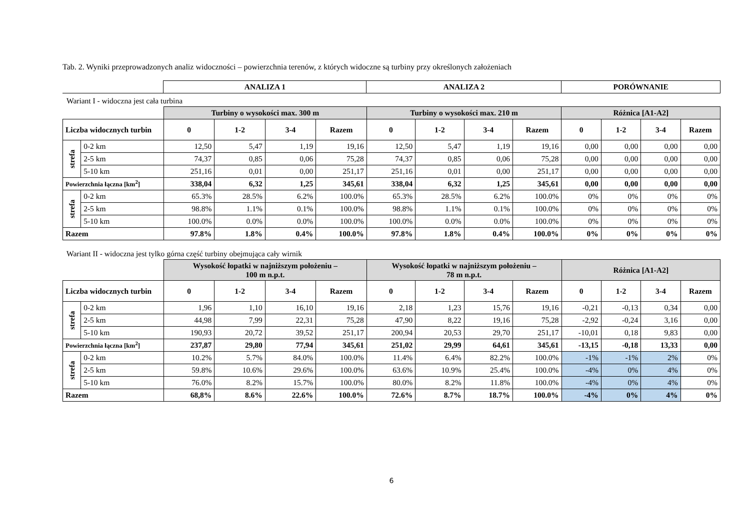Tab. 2. Wyniki przeprowadzonych analiz widoczności – powierzchnia terenów, z których widoczne są turbiny przy określonych założeniach
| | ANALIZA 1 | ANALIZA 2 | PORÓWNANIE |
Wariant I - widoczna jest cała turbina
| | | Turbiny o wysokości max. 300 m | | | | Turbiny o wysokości max. 210 m | | | | Różnica [A1-A2] | | | |
| Liczba widocznych turbin | | 0 | 1-2 | 3-4 | Razem | 0 | 1-2 | 3-4 | Razem | 0 | 1-2 | 3-4 | Razem |
| strefa | 0-2 km | 12,50 | 5,47 | 1,19 | 19,16 | 12,50 | 5,47 | 1,19 | 19,16 | 0,00 | 0,00 | 0,00 | 0,00 |
| | 2-5 km | 74,37 | 0,85 | 0,06 | 75,28 | 74,37 | 0,85 | 0,06 | 75,28 | 0,00 | 0,00 | 0,00 | 0,00 |
| | 5-10 km | 251,16 | 0,01 | 0,00 | 251,17 | 251,16 | 0,01 | 0,00 | 251,17 | 0,00 | 0,00 | 0,00 | 0,00 |
| Powierzchnia łączna [km<sup>2</sup>] | | 338,04 | 6,32 | 1,25 | 345,61 | 338,04 | 6,32 | 1,25 | 345,61 | 0,00 | 0,00 | 0,00 | 0,00 |
| strefa | 0-2 km | 65.3% | 28.5% | 6.2% | 100.0% | 65.3% | 28.5% | 6.2% | 100.0% | 0% | 0% | 0% | 0% |
| | 2-5 km | 98.8% | 1.1% | 0.1% | 100.0% | 98.8% | 1.1% | 0.1% | 100.0% | 0% | 0% | 0% | 0% |
| | 5-10 km | 100.0% | 0.0% | 0.0% | 100.0% | 100.0% | 0.0% | 0.0% | 100.0% | 0% | 0% | 0% | 0% |
| Razem | | 97.8% | 1.8% | 0.4% | 100.0% | 97.8% | 1.8% | 0.4% | 100.0% | 0% | 0% | 0% | 0% |
Wariant II - widoczna jest tylko górna część turbiny obejmująca cały wirnik
| | | Wysokość łopatki w najniższym położeniu – 100 m n.p.t. | | | | Wysokość łopatki w najniższym położeniu – 78 m n.p.t. | | | | Różnica [A1-A2] | | | |
| Liczba widocznych turbin | | 0 | 1-2 | 3-4 | Razem | 0 | 1-2 | 3-4 | Razem | 0 | 1-2 | 3-4 | Razem |
| strefa | 0-2 km | 1,96 | 1,10 | 16,10 | 19,16 | 2,18 | 1,23 | 15,76 | 19,16 | -0,21 | -0,13 | 0,34 | 0,00 |
| | 2-5 km | 44,98 | 7,99 | 22,31 | 75,28 | 47,90 | 8,22 | 19,16 | 75,28 | -2,92 | -0,24 | 3,16 | 0,00 |
| | 5-10 km | 190,93 | 20,72 | 39,52 | 251,17 | 200,94 | 20,53 | 29,70 | 251,17 | -10,01 | 0,18 | 9,83 | 0,00 |
| Powierzchnia łączna [km<sup>2</sup>] | | 237,87 | 29,80 | 77,94 | 345,61 | 251,02 | 29,99 | 64,61 | 345,61 | -13,15 | -0,18 | 13,33 | 0,00 |
| strefa | 0-2 km | 10.2% | 5.7% | 84.0% | 100.0% | 11.4% | 6.4% | 82.2% | 100.0% | -1% | -1% | 2% | 0% |
| | 2-5 km | 59.8% | 10.6% | 29.6% | 100.0% | 63.6% | 10.9% | 25.4% | 100.0% | -4% | 0% | 4% | 0% |
| | 5-10 km | 76.0% | 8.2% | 15.7% | 100.0% | 80.0% | 8.2% | 11.8% | 100.0% | -4% | 0% | 4% | 0% |
| Razem | | 68,8% | 8.6% | 22.6% | 100.0% | 72.6% | 8.7% | 18.7% | 100.0% | -4% | 0% | 4% | 0% |
6